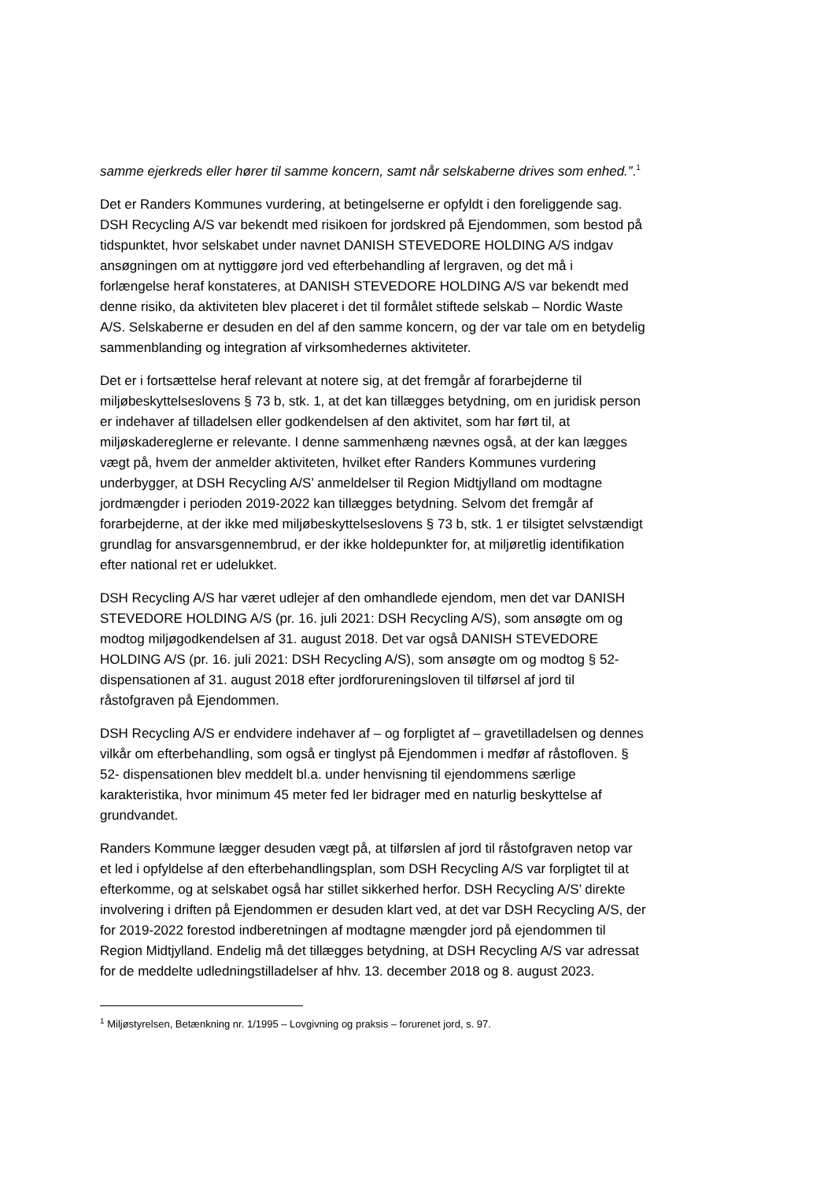samme ejerkreds eller hører til samme koncern, samt når selskaberne drives som enhed.”.<sup>1</sup>
Det er Randers Kommunes vurdering, at betingelserne er opfyldt i den foreliggende sag. DSH Recycling A/S var bekendt med risikoen for jordskred på Ejendommen, som bestod på tidspunktet, hvor selskabet under navnet DANISH STEVEDORE HOLDING A/S indgav ansøgningen om at nyttiggøre jord ved efterbehandling af lergraven, og det må i forlængelse heraf konstateres, at DANISH STEVEDORE HOLDING A/S var bekendt med denne risiko, da aktiviteten blev placeret i det til formålet stiftede selskab – Nordic Waste A/S. Selskaberne er desuden en del af den samme koncern, og der var tale om en betydelig sammenblanding og integration af virksomhedernes aktiviteter.
Det er i fortsættelse heraf relevant at notere sig, at det fremgår af forarbejderne til miljøbeskyttelseslovens § 73 b, stk. 1, at det kan tillægges betydning, om en juridisk person er indehaver af tilladelsen eller godkendelsen af den aktivitet, som har ført til, at miljøskadereglerne er relevante. I denne sammenhæng nævnes også, at der kan lægges vægt på, hvem der anmelder aktiviteten, hvilket efter Randers Kommunes vurdering underbygger, at DSH Recycling A/S’ anmeldelser til Region Midtjylland om modtagne jordmængder i perioden 2019-2022 kan tillægges betydning. Selvom det fremgår af forarbejderne, at der ikke med miljøbeskyttelseslovens § 73 b, stk. 1 er tilsigtet selvstændigt grundlag for ansvarsgennembrud, er der ikke holdepunkter for, at miljøretlig identifikation efter national ret er udelukket.
DSH Recycling A/S har været udlejer af den omhandlede ejendom, men det var DANISH STEVEDORE HOLDING A/S (pr. 16. juli 2021: DSH Recycling A/S), som ansøgte om og modtog miljøgodkendelsen af 31. august 2018. Det var også DANISH STEVEDORE HOLDING A/S (pr. 16. juli 2021: DSH Recycling A/S), som ansøgte om og modtog § 52-dispensationen af 31. august 2018 efter jordforureningsloven til tilførsel af jord til råstofgraven på Ejendommen.
DSH Recycling A/S er endvidere indehaver af – og forpligtet af – gravetilladelsen og dennes vilkår om efterbehandling, som også er tinglyst på Ejendommen i medfør af råstofloven. § 52- dispensationen blev meddelt bl.a. under henvisning til ejendommens særlige karakteristika, hvor minimum 45 meter fed ler bidrager med en naturlig beskyttelse af grundvandet.
Randers Kommune lægger desuden vægt på, at tilførslen af jord til råstofgraven netop var et led i opfyldelse af den efterbehandlingsplan, som DSH Recycling A/S var forpligtet til at efterkomme, og at selskabet også har stillet sikkerhed herfor. DSH Recycling A/S’ direkte involvering i driften på Ejendommen er desuden klart ved, at det var DSH Recycling A/S, der for 2019-2022 forestod indberetningen af modtagne mængder jord på ejendommen til Region Midtjylland. Endelig må det tillægges betydning, at DSH Recycling A/S var adressat for de meddelte udledningstilladelser af hhv. 13. december 2018 og 8. august 2023.
<sup>1</sup> Miljøstyrelsen, Betænkning nr. 1/1995 – Lovgivning og praksis – forurenet jord, s. 97.